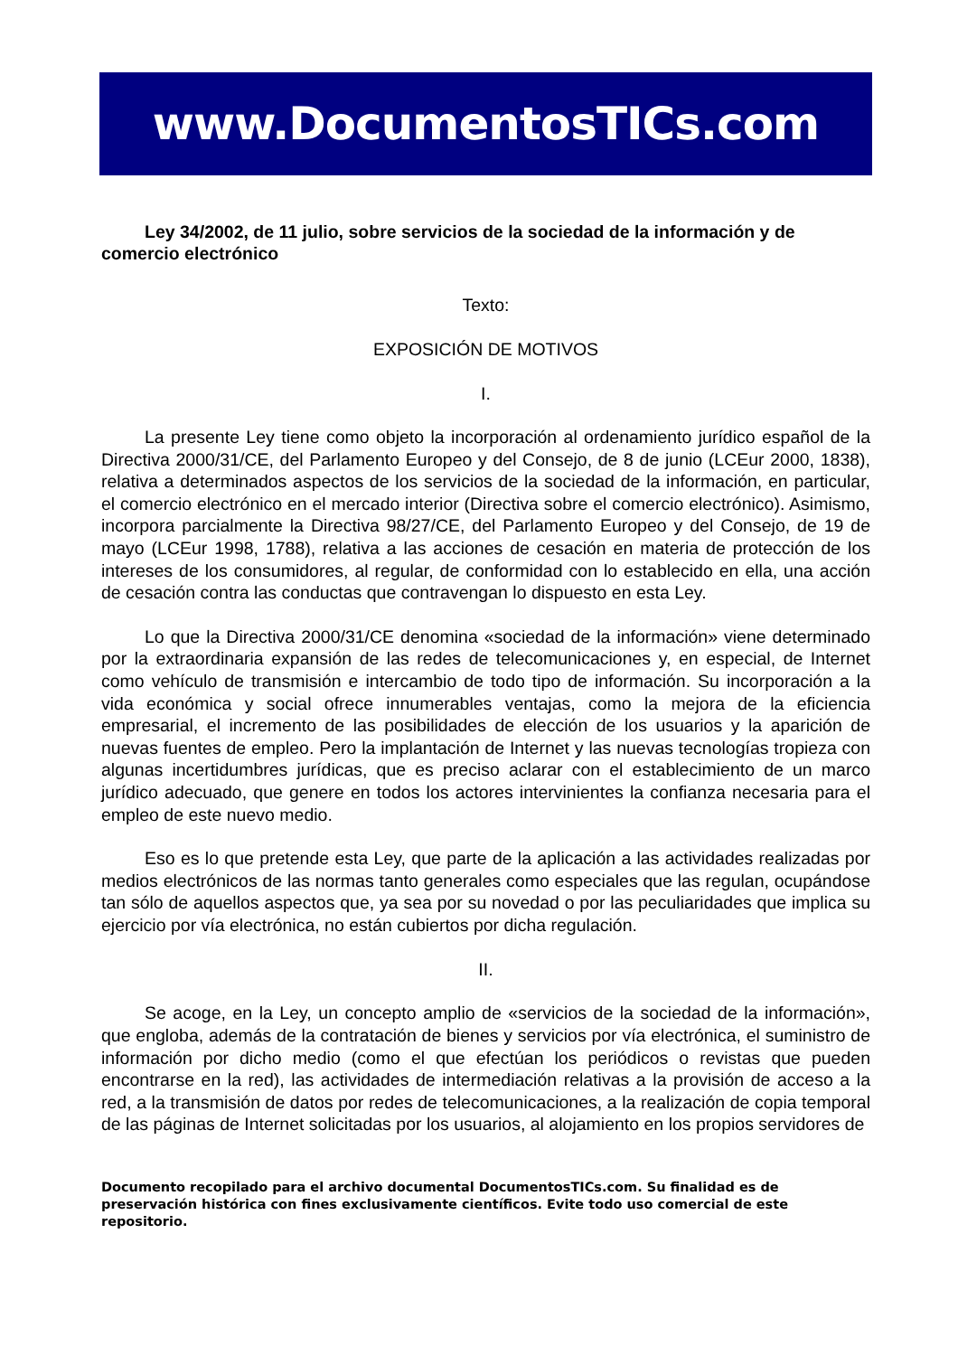www.DocumentosTICs.com
Ley 34/2002, de 11 julio, sobre servicios de la sociedad de la información y de comercio electrónico
Texto:
EXPOSICIÓN DE MOTIVOS
I.
La presente Ley tiene como objeto la incorporación al ordenamiento jurídico español de la Directiva 2000/31/CE, del Parlamento Europeo y del Consejo, de 8 de junio (LCEur 2000, 1838), relativa a determinados aspectos de los servicios de la sociedad de la información, en particular, el comercio electrónico en el mercado interior (Directiva sobre el comercio electrónico). Asimismo, incorpora parcialmente la Directiva 98/27/CE, del Parlamento Europeo y del Consejo, de 19 de mayo (LCEur 1998, 1788), relativa a las acciones de cesación en materia de protección de los intereses de los consumidores, al regular, de conformidad con lo establecido en ella, una acción de cesación contra las conductas que contravengan lo dispuesto en esta Ley.
Lo que la Directiva 2000/31/CE denomina «sociedad de la información» viene determinado por la extraordinaria expansión de las redes de telecomunicaciones y, en especial, de Internet como vehículo de transmisión e intercambio de todo tipo de información. Su incorporación a la vida económica y social ofrece innumerables ventajas, como la mejora de la eficiencia empresarial, el incremento de las posibilidades de elección de los usuarios y la aparición de nuevas fuentes de empleo. Pero la implantación de Internet y las nuevas tecnologías tropieza con algunas incertidumbres jurídicas, que es preciso aclarar con el establecimiento de un marco jurídico adecuado, que genere en todos los actores intervinientes la confianza necesaria para el empleo de este nuevo medio.
Eso es lo que pretende esta Ley, que parte de la aplicación a las actividades realizadas por medios electrónicos de las normas tanto generales como especiales que las regulan, ocupándose tan sólo de aquellos aspectos que, ya sea por su novedad o por las peculiaridades que implica su ejercicio por vía electrónica, no están cubiertos por dicha regulación.
II.
Se acoge, en la Ley, un concepto amplio de «servicios de la sociedad de la información», que engloba, además de la contratación de bienes y servicios por vía electrónica, el suministro de información por dicho medio (como el que efectúan los periódicos o revistas que pueden encontrarse en la red), las actividades de intermediación relativas a la provisión de acceso a la red, a la transmisión de datos por redes de telecomunicaciones, a la realización de copia temporal de las páginas de Internet solicitadas por los usuarios, al alojamiento en los propios servidores de
Documento recopilado para el archivo documental DocumentosTICs.com. Su finalidad es de preservación histórica con fines exclusivamente científicos. Evite todo uso comercial de este repositorio.